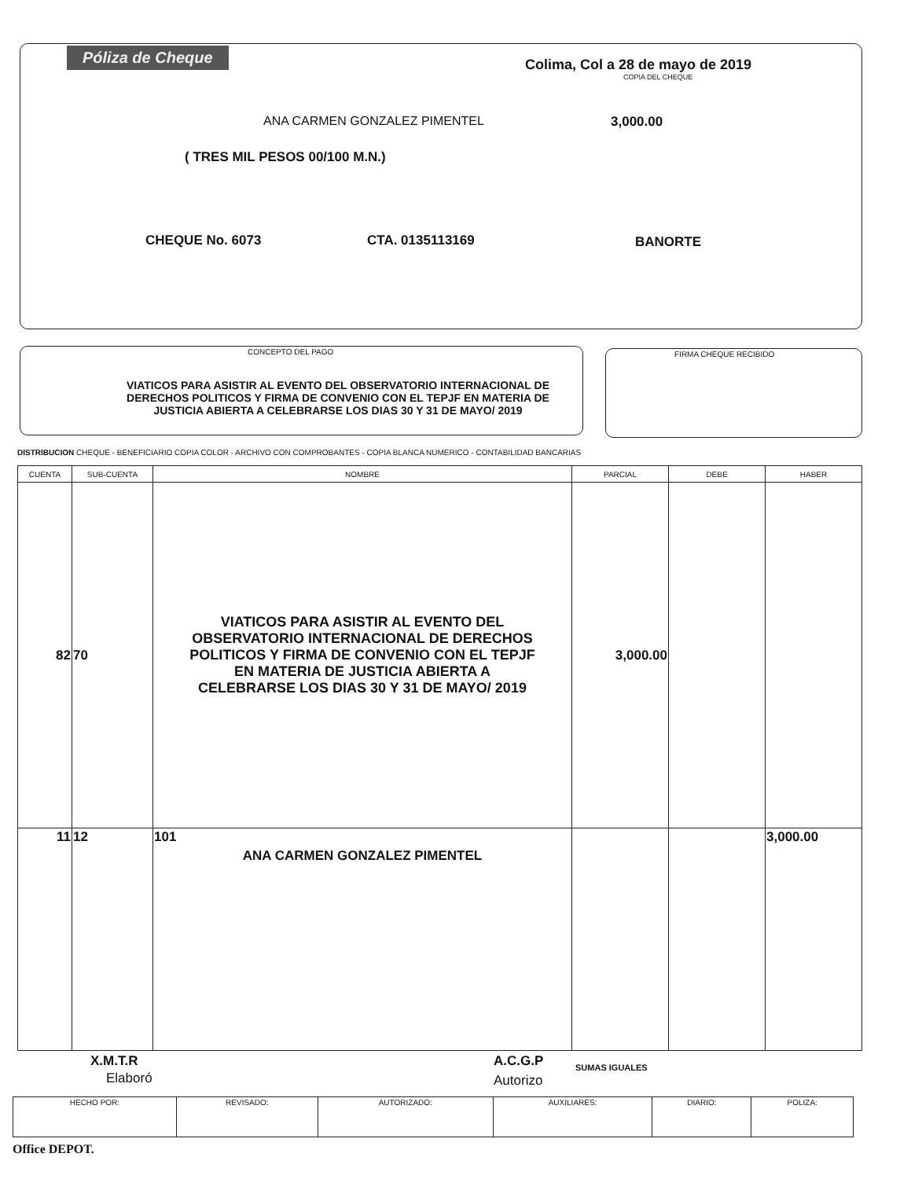Póliza de Cheque
Colima, Col a 28 de mayo de 2019
COPIA DEL CHEQUE
ANA CARMEN GONZALEZ PIMENTEL 3,000.00
( TRES MIL PESOS 00/100 M.N.)
CHEQUE No. 6073 CTA. 0135113169 BANORTE
CONCEPTO DEL PAGO
VIATICOS PARA ASISTIR AL EVENTO DEL OBSERVATORIO INTERNACIONAL DE DERECHOS POLITICOS Y FIRMA DE CONVENIO CON EL TEPJF EN MATERIA DE JUSTICIA ABIERTA A CELEBRARSE LOS DIAS 30 Y 31 DE MAYO/ 2019
FIRMA CHEQUE RECIBIDO
DISTRIBUCION CHEQUE - BENEFICIARIO COPIA COLOR - ARCHIVO CON COMPROBANTES - COPIA BLANCA NUMERICO - CONTABILIDAD BANCARIAS
| CUENTA | SUB-CUENTA | NOMBRE | PARCIAL | DEBE | HABER |
| --- | --- | --- | --- | --- | --- |
| 82 | 70 | VIATICOS PARA ASISTIR AL EVENTO DEL OBSERVATORIO INTERNACIONAL DE DERECHOS POLITICOS Y FIRMA DE CONVENIO CON EL TEPJF EN MATERIA DE JUSTICIA ABIERTA A CELEBRARSE LOS DIAS 30 Y 31 DE MAYO/ 2019 | 3,000.00 | | |
| 11 | 12 | 101 ANA CARMEN GONZALEZ PIMENTEL | | | 3,000.00 |
X.M.T.R
Elaboró
A.C.G.P
Autorizo
SUMAS IGUALES
| HECHO POR: | REVISADO: | AUTORIZADO: | AUXILIARES: | DIARIO: | POLIZA: |
Office DEPOT.